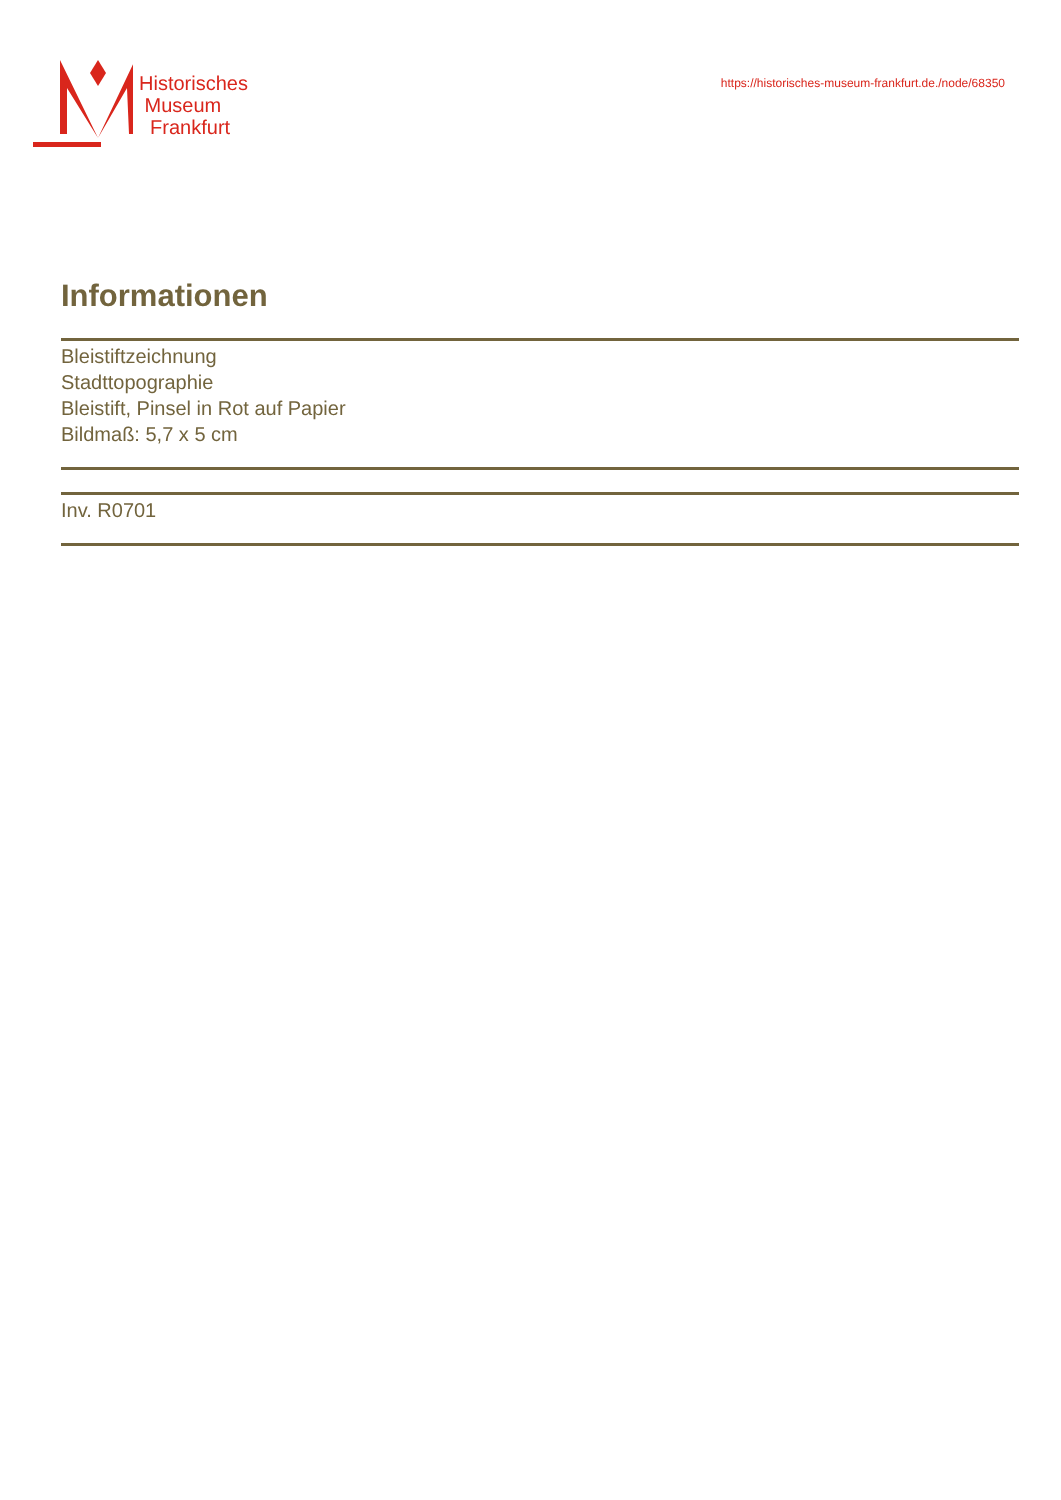Historisches
Museum
Frankfurt
https://historisches-museum-frankfurt.de./node/68350
Informationen
Bleistiftzeichnung
Stadttopographie
Bleistift, Pinsel in Rot auf Papier
Bildmaß: 5,7 x 5 cm
Inv. R0701